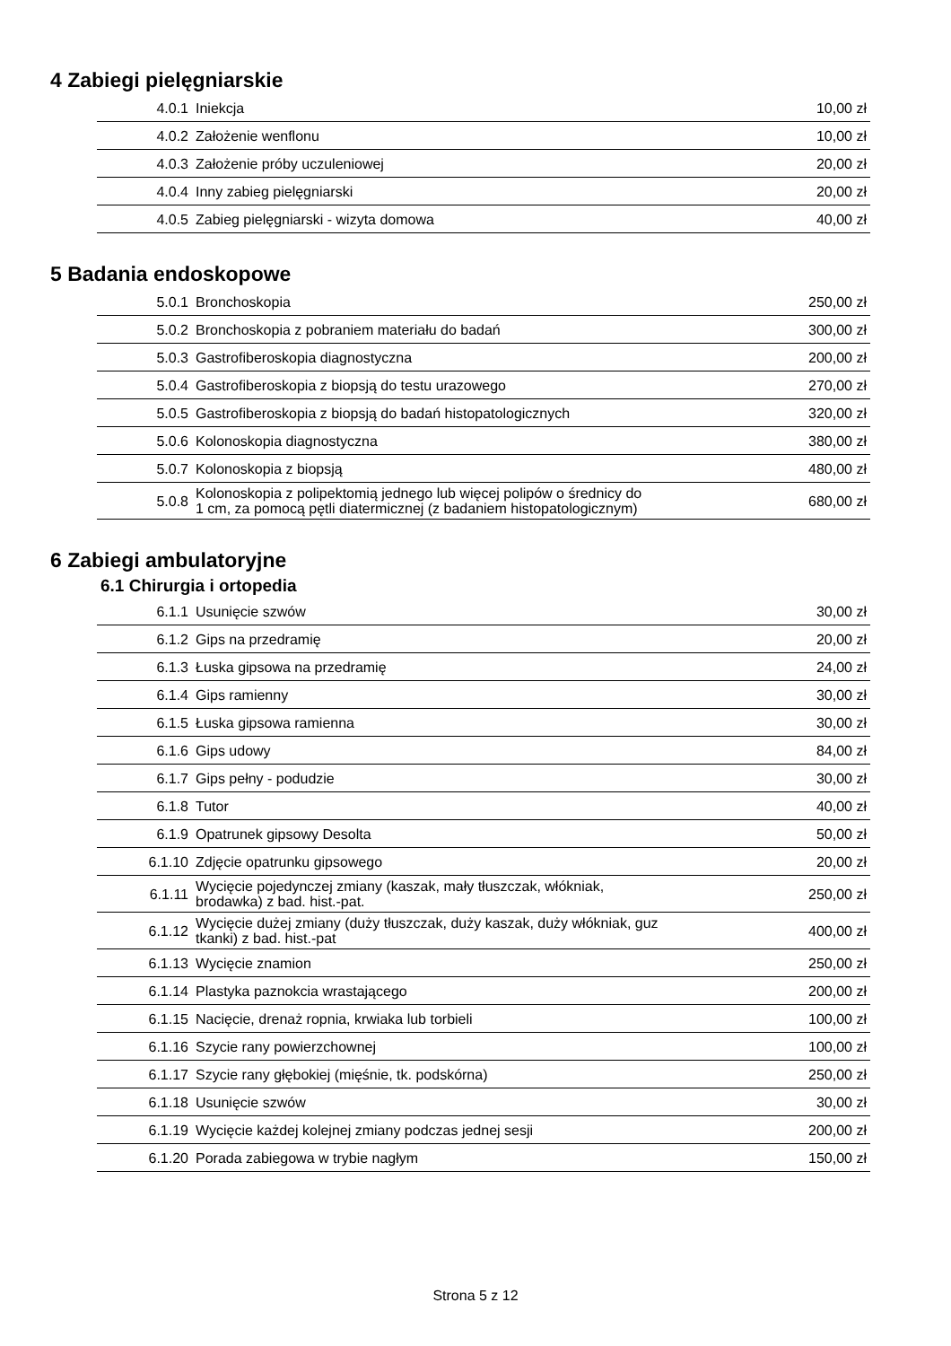4 Zabiegi pielęgniarskie
| 4.0.1 | Iniekcja | 10,00 zł |
| 4.0.2 | Założenie wenflonu | 10,00 zł |
| 4.0.3 | Założenie próby uczuleniowej | 20,00 zł |
| 4.0.4 | Inny zabieg pielęgniarski | 20,00 zł |
| 4.0.5 | Zabieg pielęgniarski - wizyta domowa | 40,00 zł |
5 Badania endoskopowe
| 5.0.1 | Bronchoskopia | 250,00 zł |
| 5.0.2 | Bronchoskopia z pobraniem materiału do badań | 300,00 zł |
| 5.0.3 | Gastrofiberoskopia diagnostyczna | 200,00 zł |
| 5.0.4 | Gastrofiberoskopia z biopsją do testu urazowego | 270,00 zł |
| 5.0.5 | Gastrofiberoskopia z biopsją do badań histopatologicznych | 320,00 zł |
| 5.0.6 | Kolonoskopia diagnostyczna | 380,00 zł |
| 5.0.7 | Kolonoskopia z biopsją | 480,00 zł |
| 5.0.8 | Kolonoskopia z polipektomią jednego lub więcej polipów o średnicy do 1 cm, za pomocą pętli diatermicznej (z badaniem histopatologicznym) | 680,00 zł |
6 Zabiegi ambulatoryjne
6.1 Chirurgia i ortopedia
| 6.1.1 | Usunięcie szwów | 30,00 zł |
| 6.1.2 | Gips na przedramię | 20,00 zł |
| 6.1.3 | Łuska gipsowa na przedramię | 24,00 zł |
| 6.1.4 | Gips ramienny | 30,00 zł |
| 6.1.5 | Łuska gipsowa ramienna | 30,00 zł |
| 6.1.6 | Gips udowy | 84,00 zł |
| 6.1.7 | Gips pełny - podudzie | 30,00 zł |
| 6.1.8 | Tutor | 40,00 zł |
| 6.1.9 | Opatrunek gipsowy Desolta | 50,00 zł |
| 6.1.10 | Zdjęcie opatrunku gipsowego | 20,00 zł |
| 6.1.11 | Wycięcie pojedynczej zmiany (kaszak, mały tłuszczak, włókniak, brodawka) z bad. hist.-pat. | 250,00 zł |
| 6.1.12 | Wycięcie dużej zmiany (duży tłuszczak, duży kaszak, duży włókniak, guz tkanki) z bad. hist.-pat | 400,00 zł |
| 6.1.13 | Wycięcie znamion | 250,00 zł |
| 6.1.14 | Plastyka paznokcia wrastającego | 200,00 zł |
| 6.1.15 | Nacięcie, drenaż ropnia, krwiaka lub torbieli | 100,00 zł |
| 6.1.16 | Szycie rany powierzchownej | 100,00 zł |
| 6.1.17 | Szycie rany głębokiej (mięśnie, tk. podskórna) | 250,00 zł |
| 6.1.18 | Usunięcie szwów | 30,00 zł |
| 6.1.19 | Wycięcie każdej kolejnej zmiany podczas jednej sesji | 200,00 zł |
| 6.1.20 | Porada zabiegowa w trybie nagłym | 150,00 zł |
Strona 5 z 12